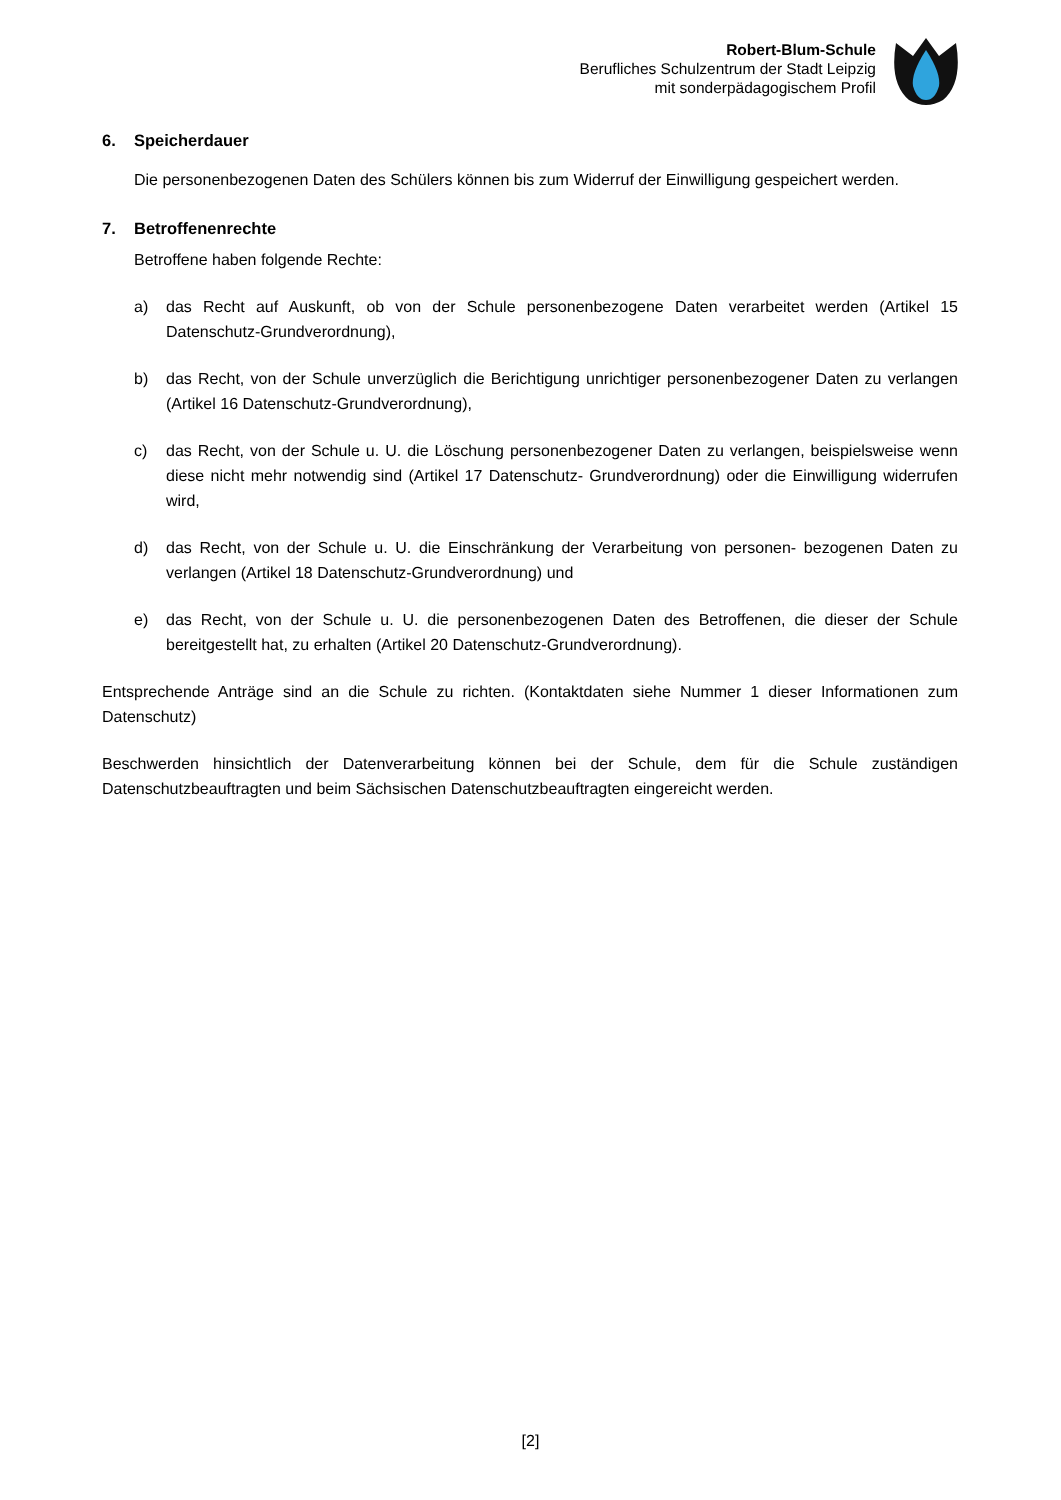Robert-Blum-Schule
Berufliches Schulzentrum der Stadt Leipzig
mit sonderpädagogischem Profil
6. Speicherdauer
Die personenbezogenen Daten des Schülers können bis zum Widerruf der Einwilligung gespeichert werden.
7. Betroffenenrechte
Betroffene haben folgende Rechte:
a) das Recht auf Auskunft, ob von der Schule personenbezogene Daten verarbeitet werden (Artikel 15 Datenschutz-Grundverordnung),
b) das Recht, von der Schule unverzüglich die Berichtigung unrichtiger personenbezogener Daten zu verlangen (Artikel 16 Datenschutz-Grundverordnung),
c) das Recht, von der Schule u. U. die Löschung personenbezogener Daten zu verlangen, beispielsweise wenn diese nicht mehr notwendig sind (Artikel 17 Datenschutz- Grundverordnung) oder die Einwilligung widerrufen wird,
d) das Recht, von der Schule u. U. die Einschränkung der Verarbeitung von personen- bezogenen Daten zu verlangen (Artikel 18 Datenschutz-Grundverordnung) und
e) das Recht, von der Schule u. U. die personenbezogenen Daten des Betroffenen, die dieser der Schule bereitgestellt hat, zu erhalten (Artikel 20 Datenschutz-Grundverordnung).
Entsprechende Anträge sind an die Schule zu richten. (Kontaktdaten siehe Nummer 1 dieser Informationen zum Datenschutz)
Beschwerden hinsichtlich der Datenverarbeitung können bei der Schule, dem für die Schule zuständigen Datenschutzbeauftragten und beim Sächsischen Datenschutzbeauftragten eingereicht werden.
[2]